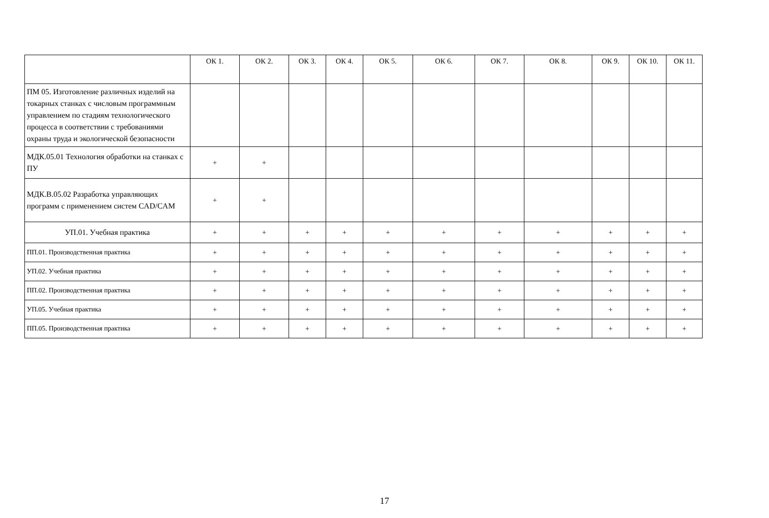| | ОК 1. | ОК 2. | ОК 3. | ОК 4. | ОК 5. | ОК 6. | ОК 7. | ОК 8. | ОК 9. | ОК 10. | ОК 11. |
| --- | --- | --- | --- | --- | --- | --- | --- | --- | --- | --- | --- |
| ПМ 05. Изготовление различных изделий на токарных станках с числовым программным управлением по стадиям технологического процесса в соответствии с требованиями охраны труда и экологической безопасности | | | | | | | | | | | |
| МДК.05.01 Технология обработки на станках с ПУ | + | + | | | | | | | | | |
| МДК.В.05.02 Разработка управляющих программ с применением систем CAD/CAM | + | + | | | | | | | | | |
| УП.01. Учебная практика | + | + | + | + | + | + | + | + | + | + | + |
| ПП.01. Производственная практика | + | + | + | + | + | + | + | + | + | + | + |
| УП.02. Учебная практика | + | + | + | + | + | + | + | + | + | + | + |
| ПП.02. Производственная практика | + | + | + | + | + | + | + | + | + | + | + |
| УП.05. Учебная практика | + | + | + | + | + | + | + | + | + | + | + |
| ПП.05. Производственная практика | + | + | + | + | + | + | + | + | + | + | + |
17